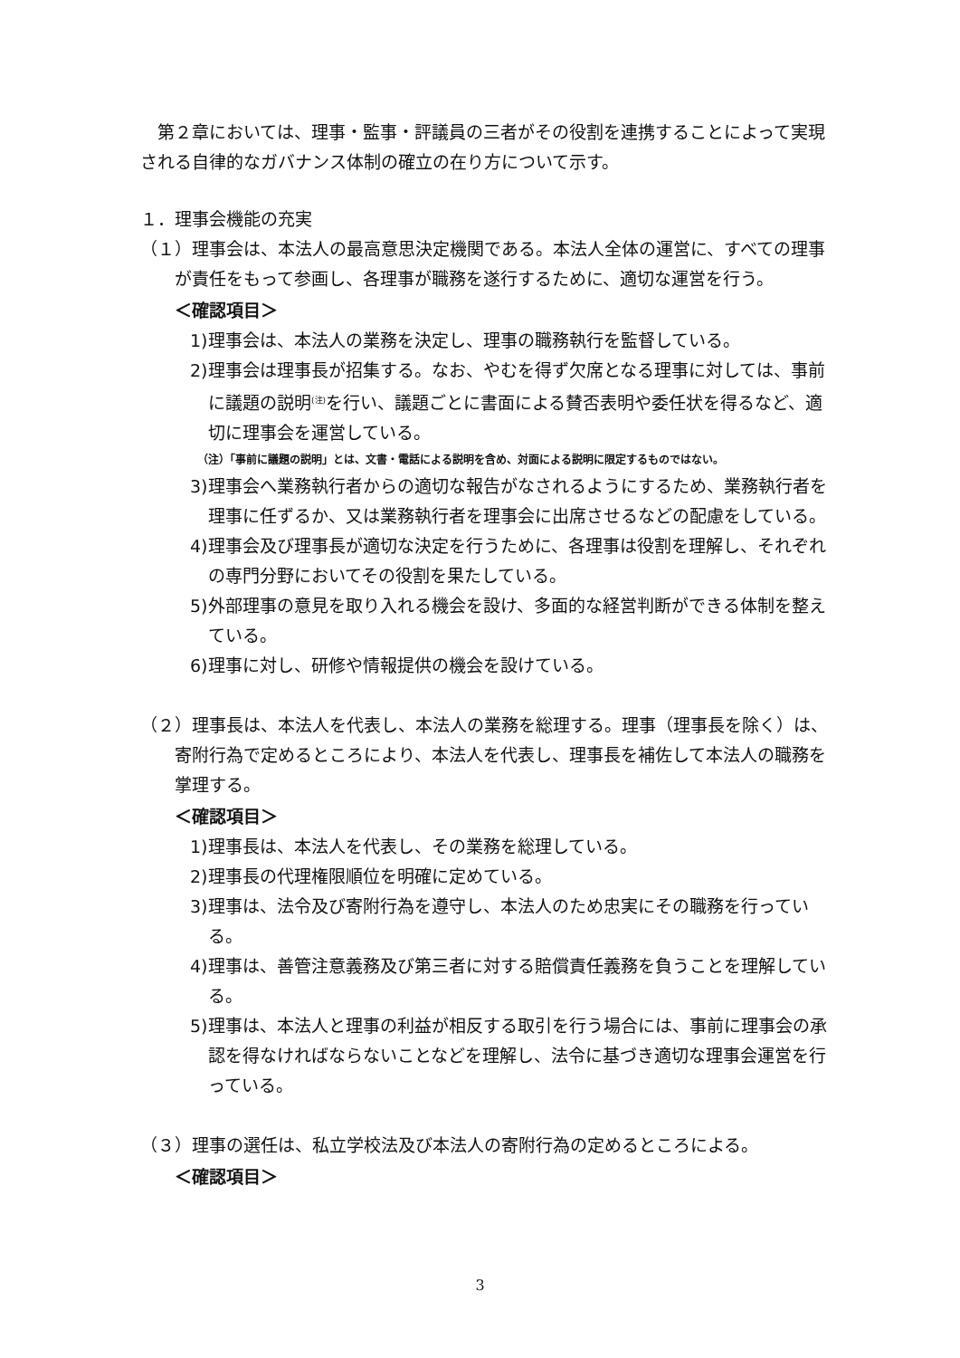第２章においては、理事・監事・評議員の三者がその役割を連携することによって実現される自律的なガバナンス体制の確立の在り方について示す。
１．理事会機能の充実
（１）理事会は、本法人の最高意思決定機関である。本法人全体の運営に、すべての理事が責任をもって参画し、各理事が職務を遂行するために、適切な運営を行う。
＜確認項目＞
1)理事会は、本法人の業務を決定し、理事の職務執行を監督している。
2)理事会は理事長が招集する。なお、やむを得ず欠席となる理事に対しては、事前に議題の説明<sup>(注)</sup>を行い、議題ごとに書面による賛否表明や委任状を得るなど、適切に理事会を運営している。
（注）「事前に議題の説明」とは、文書・電話による説明を含め、対面による説明に限定するものではない。
3)理事会へ業務執行者からの適切な報告がなされるようにするため、業務執行者を理事に任ずるか、又は業務執行者を理事会に出席させるなどの配慮をしている。
4)理事会及び理事長が適切な決定を行うために、各理事は役割を理解し、それぞれの専門分野においてその役割を果たしている。
5)外部理事の意見を取り入れる機会を設け、多面的な経営判断ができる体制を整えている。
6)理事に対し、研修や情報提供の機会を設けている。
（２）理事長は、本法人を代表し、本法人の業務を総理する。理事（理事長を除く）は、寄附行為で定めるところにより、本法人を代表し、理事長を補佐して本法人の職務を掌理する。
＜確認項目＞
1)理事長は、本法人を代表し、その業務を総理している。
2)理事長の代理権限順位を明確に定めている。
3)理事は、法令及び寄附行為を遵守し、本法人のため忠実にその職務を行っている。
4)理事は、善管注意義務及び第三者に対する賠償責任義務を負うことを理解している。
5)理事は、本法人と理事の利益が相反する取引を行う場合には、事前に理事会の承認を得なければならないことなどを理解し、法令に基づき適切な理事会運営を行っている。
（３）理事の選任は、私立学校法及び本法人の寄附行為の定めるところによる。
＜確認項目＞
3